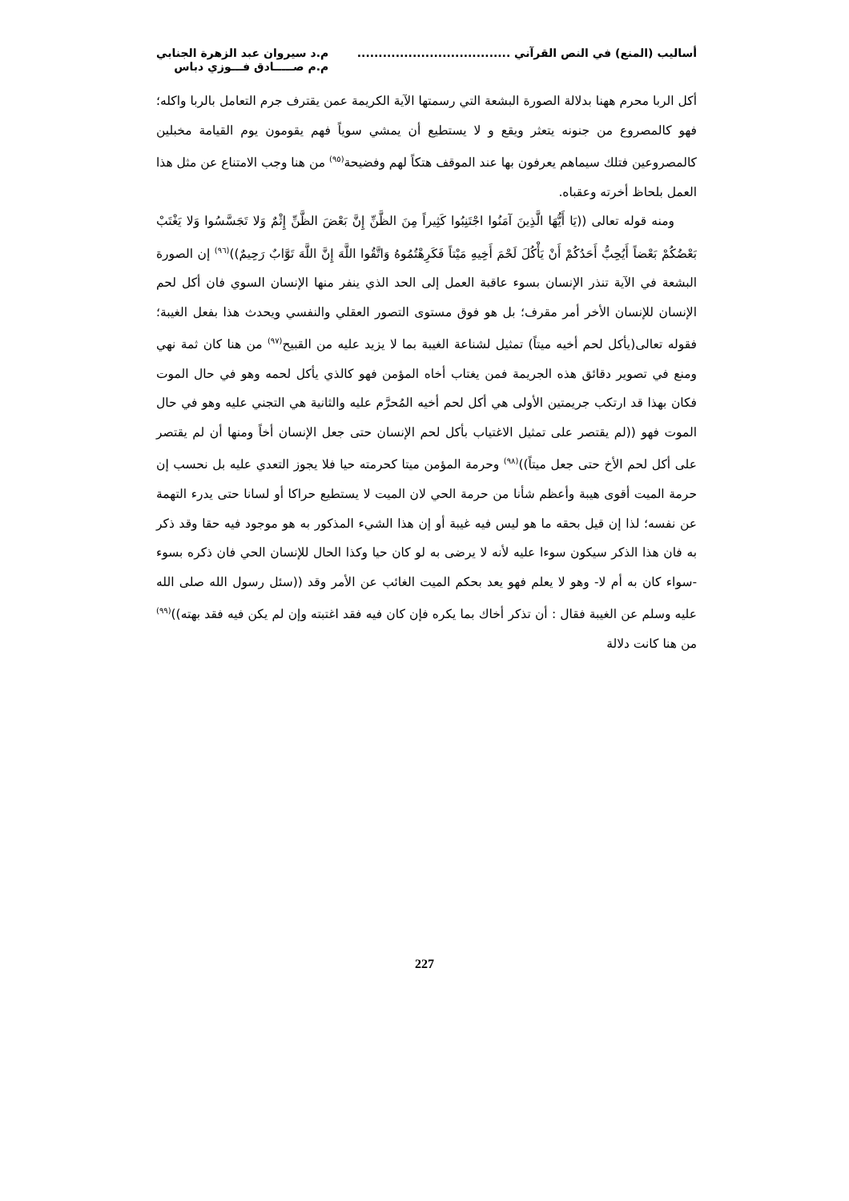أساليب (المنع) في النص القرآني ....................................
م.د سيروان عبد الزهرة الجنابي
م.م صـــــادق فـــوزي دباس
أكل الربا محرم ههنا بدلالة الصورة البشعة التي رسمتها الآية الكريمة عمن يقترف جرم التعامل بالربا واكله؛ فهو كالمصروع من جنونه يتعثر ويقع و لا يستطيع أن يمشي سوياً فهم يقومون يوم القيامة مخبلين كالمصروعين فتلك سيماهم يعرفون بها عند الموقف هتكاً لهم وفضيحة<sup>(٩٥)</sup> من هنا وجب الامتناع عن مثل هذا العمل بلحاظ أخرته وعقباه.
ومنه قوله تعالى ((يَا أَيُّهَا الَّذِينَ آمَنُوا اجْتَنِبُوا كَثِيراً مِنَ الظَّنِّ إِنَّ بَعْضَ الظَّنِّ إِثْمٌ وَلا تَجَسَّسُوا وَلا يَغْتَبْ بَعْضُكُمْ بَعْضاً أَيُحِبُّ أَحَدُكُمْ أَنْ يَأْكُلَ لَحْمَ أَخِيهِ مَيْتاً فَكَرِهْتُمُوهُ وَاتَّقُوا اللَّهَ إِنَّ اللَّهَ تَوَّابٌ رَحِيمٌ))<sup>(٩٦)</sup> إن الصورة البشعة في الآية تنذر الإنسان بسوء عاقبة العمل إلى الحد الذي ينفر منها الإنسان السوي فان أكل لحم الإنسان للإنسان الأخر أمر مقرف؛ بل هو فوق مستوى التصور العقلي والنفسي ويحدث هذا بفعل الغيبة؛ فقوله تعالى(يأكل لحم أخيه ميتاً) تمثيل لشناعة الغيبة بما لا يزيد عليه من القبيح<sup>(٩٧)</sup> من هنا كان ثمة نهي ومنع في تصوير دقائق هذه الجريمة فمن يغتاب أخاه المؤمن فهو كالذي يأكل لحمه وهو في حال الموت فكان بهذا قد ارتكب جريمتين الأولى هي أكل لحم أخيه المُحرَّم عليه والثانية هي التجني عليه وهو في حال الموت فهو ((لم يقتصر على تمثيل الاغتياب بأكل لحم الإنسان حتى جعل الإنسان أخاً ومنها أن لم يقتصر على أكل لحم الأخ حتى جعل ميتاً))<sup>(٩٨)</sup> وحرمة المؤمن ميتا كحرمته حيا فلا يجوز التعدي عليه بل نحسب إن حرمة الميت أقوى هيبة وأعظم شأنا من حرمة الحي لان الميت لا يستطيع حراكا أو لسانا حتى يدرء التهمة عن نفسه؛ لذا إن قيل بحقه ما هو ليس فيه غيبة أو إن هذا الشيء المذكور به هو موجود فيه حقا وقد ذكر به فان هذا الذكر سيكون سوءا عليه لأنه لا يرضى به لو كان حيا وكذا الحال للإنسان الحي فان ذكره بسوء -سواء كان به أم لا- وهو لا يعلم فهو يعد بحكم الميت الغائب عن الأمر وقد ((سئل رسول الله صلى الله عليه وسلم عن الغيبة فقال : أن تذكر أخاك بما يكره فإن كان فيه فقد اغتبته وإن لم يكن فيه فقد بهته))<sup>(٩٩)</sup> من هنا كانت دلالة
227